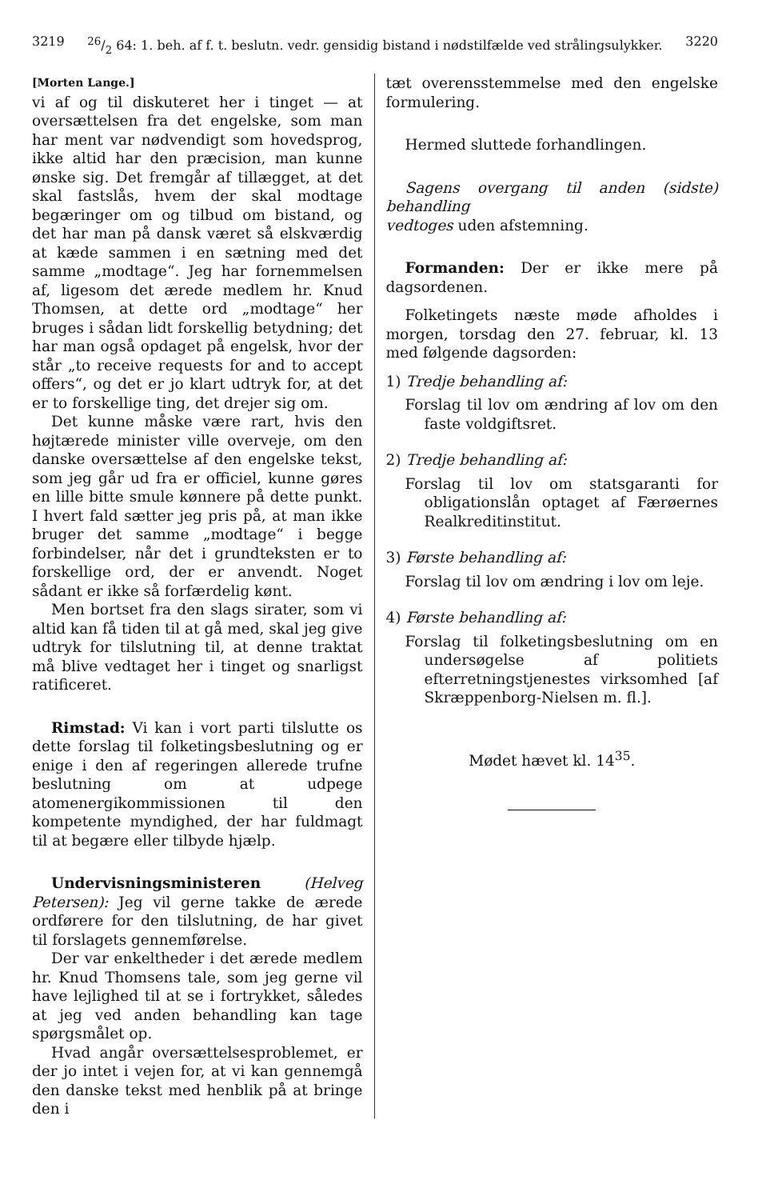321926/2 64: 1. beh. af f. t. beslutn. vedr. gensidig bistand i nødstilfælde ved strålingsulykker. 3220
[Morten Lange.]
vi af og til diskuteret her i tinget — at oversættelsen fra det engelske, som man har ment var nødvendigt som hovedsprog, ikke altid har den præcision, man kunne ønske sig. Det fremgår af tillægget, at det skal fastslås, hvem der skal modtage begæringer om og tilbud om bistand, og det har man på dansk været så elskværdig at kæde sammen i en sætning med det samme „modtage“. Jeg har fornemmelsen af, ligesom det ærede medlem hr. Knud Thomsen, at dette ord „modtage“ her bruges i sådan lidt forskellig betydning; det har man også opdaget på engelsk, hvor der står „to receive requests for and to accept offers“, og det er jo klart udtryk for, at det er to forskellige ting, det drejer sig om.
Det kunne måske være rart, hvis den højtærede minister ville overveje, om den danske oversættelse af den engelske tekst, som jeg går ud fra er officiel, kunne gøres en lille bitte smule kønnere på dette punkt. I hvert fald sætter jeg pris på, at man ikke bruger det samme „modtage“ i begge forbindelser, når det i grundteksten er to forskellige ord, der er anvendt. Noget sådant er ikke så forfærdelig kønt.
Men bortset fra den slags sirater, som vi altid kan få tiden til at gå med, skal jeg give udtryk for tilslutning til, at denne traktat må blive vedtaget her i tinget og snarligst ratificeret.
Rimstad: Vi kan i vort parti tilslutte os dette forslag til folketingsbeslutning og er enige i den af regeringen allerede trufne beslutning om at udpege atomenergikommissionen til den kompetente myndighed, der har fuldmagt til at begære eller tilbyde hjælp.
Undervisningsministeren (Helveg Petersen): Jeg vil gerne takke de ærede ordførere for den tilslutning, de har givet til forslagets gennemførelse.
Der var enkeltheder i det ærede medlem hr. Knud Thomsens tale, som jeg gerne vil have lejlighed til at se i fortrykket, således at jeg ved anden behandling kan tage spørgsmålet op.
Hvad angår oversættelsesproblemet, er der jo intet i vejen for, at vi kan gennemgå den danske tekst med henblik på at bringe den i
tæt overensstemmelse med den engelske formulering.
Hermed sluttede forhandlingen.
Sagens overgang til anden (sidste) behandling
vedtoges uden afstemning.
Formanden: Der er ikke mere på dagsordenen.
Folketingets næste møde afholdes i morgen, torsdag den 27. februar, kl. 13 med følgende dagsorden:
1) Tredje behandling af:
Forslag til lov om ændring af lov om den faste voldgiftsret.
2) Tredje behandling af:
Forslag til lov om statsgaranti for obligationslån optaget af Færøernes Realkreditinstitut.
3) Første behandling af:
Forslag til lov om ændring i lov om leje.
4) Første behandling af:
Forslag til folketingsbeslutning om en undersøgelse af politiets efterretningstjenestes virksomhed [af Skræppenborg-Nielsen m. fl.].
Mødet hævet kl. 14<sup>35</sup>.